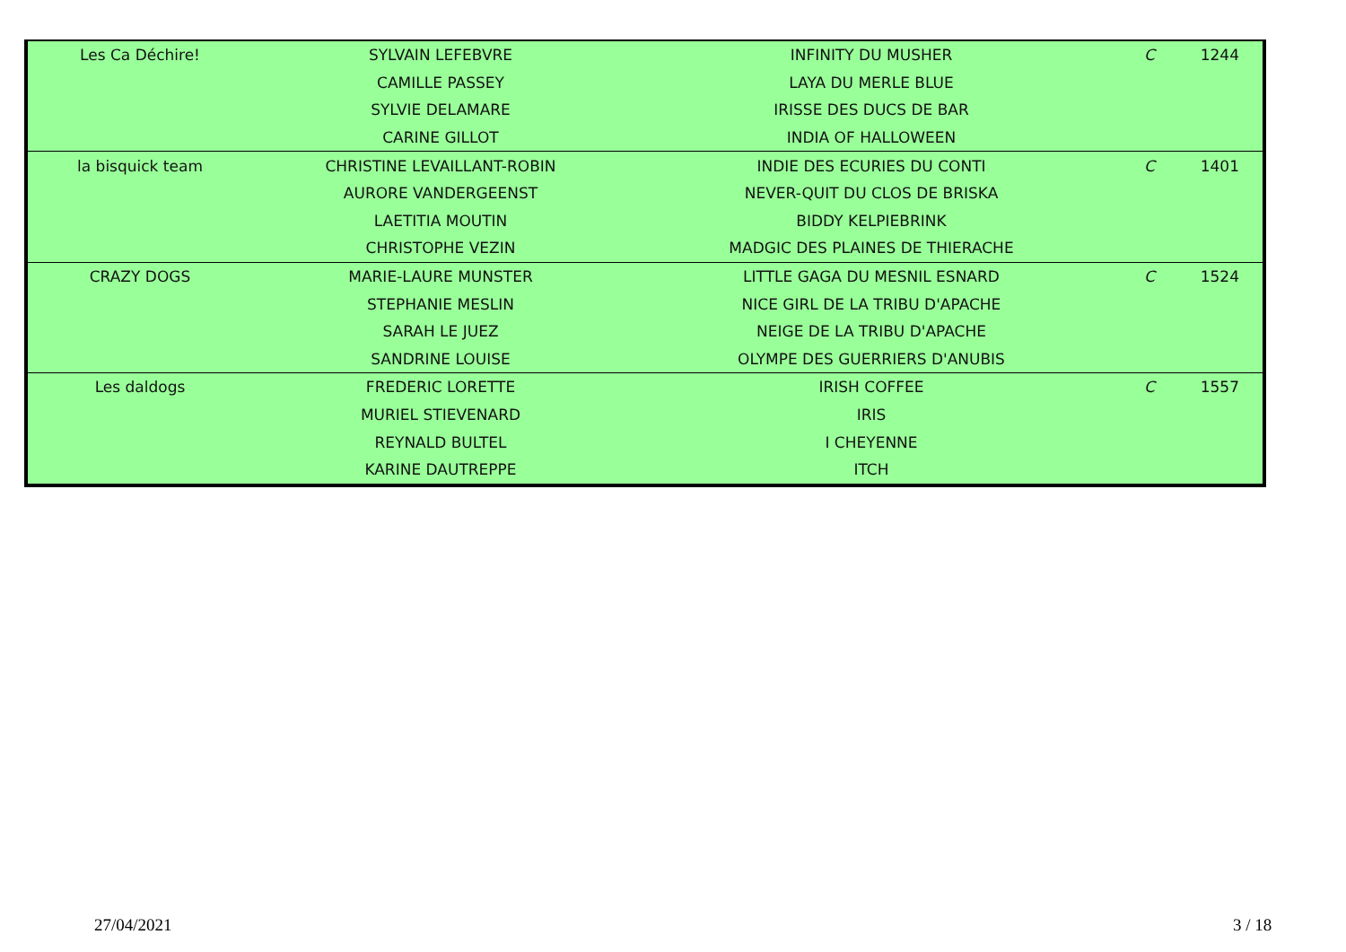| Les Ca Déchire! | SYLVAIN LEFEBVRE | INFINITY DU MUSHER | C | 1244 |
| | CAMILLE PASSEY | LAYA DU MERLE BLUE | | |
| | SYLVIE DELAMARE | IRISSE DES DUCS DE BAR | | |
| | CARINE GILLOT | INDIA OF HALLOWEEN | | |
| la bisquick team | CHRISTINE LEVAILLANT-ROBIN | INDIE DES ECURIES DU CONTI | C | 1401 |
| | AURORE VANDERGEENST | NEVER-QUIT DU CLOS DE BRISKA | | |
| | LAETITIA MOUTIN | BIDDY KELPIEBRINK | | |
| | CHRISTOPHE VEZIN | MADGIC DES PLAINES DE THIERACHE | | |
| CRAZY DOGS | MARIE-LAURE MUNSTER | LITTLE GAGA DU MESNIL ESNARD | C | 1524 |
| | STEPHANIE MESLIN | NICE GIRL DE LA TRIBU D'APACHE | | |
| | SARAH LE JUEZ | NEIGE DE LA TRIBU D'APACHE | | |
| | SANDRINE LOUISE | OLYMPE DES GUERRIERS D'ANUBIS | | |
| Les daldogs | FREDERIC LORETTE | IRISH COFFEE | C | 1557 |
| | MURIEL STIEVENARD | IRIS | | |
| | REYNALD BULTEL | I CHEYENNE | | |
| | KARINE DAUTREPPE | ITCH | | |
27/04/2021 3 / 18